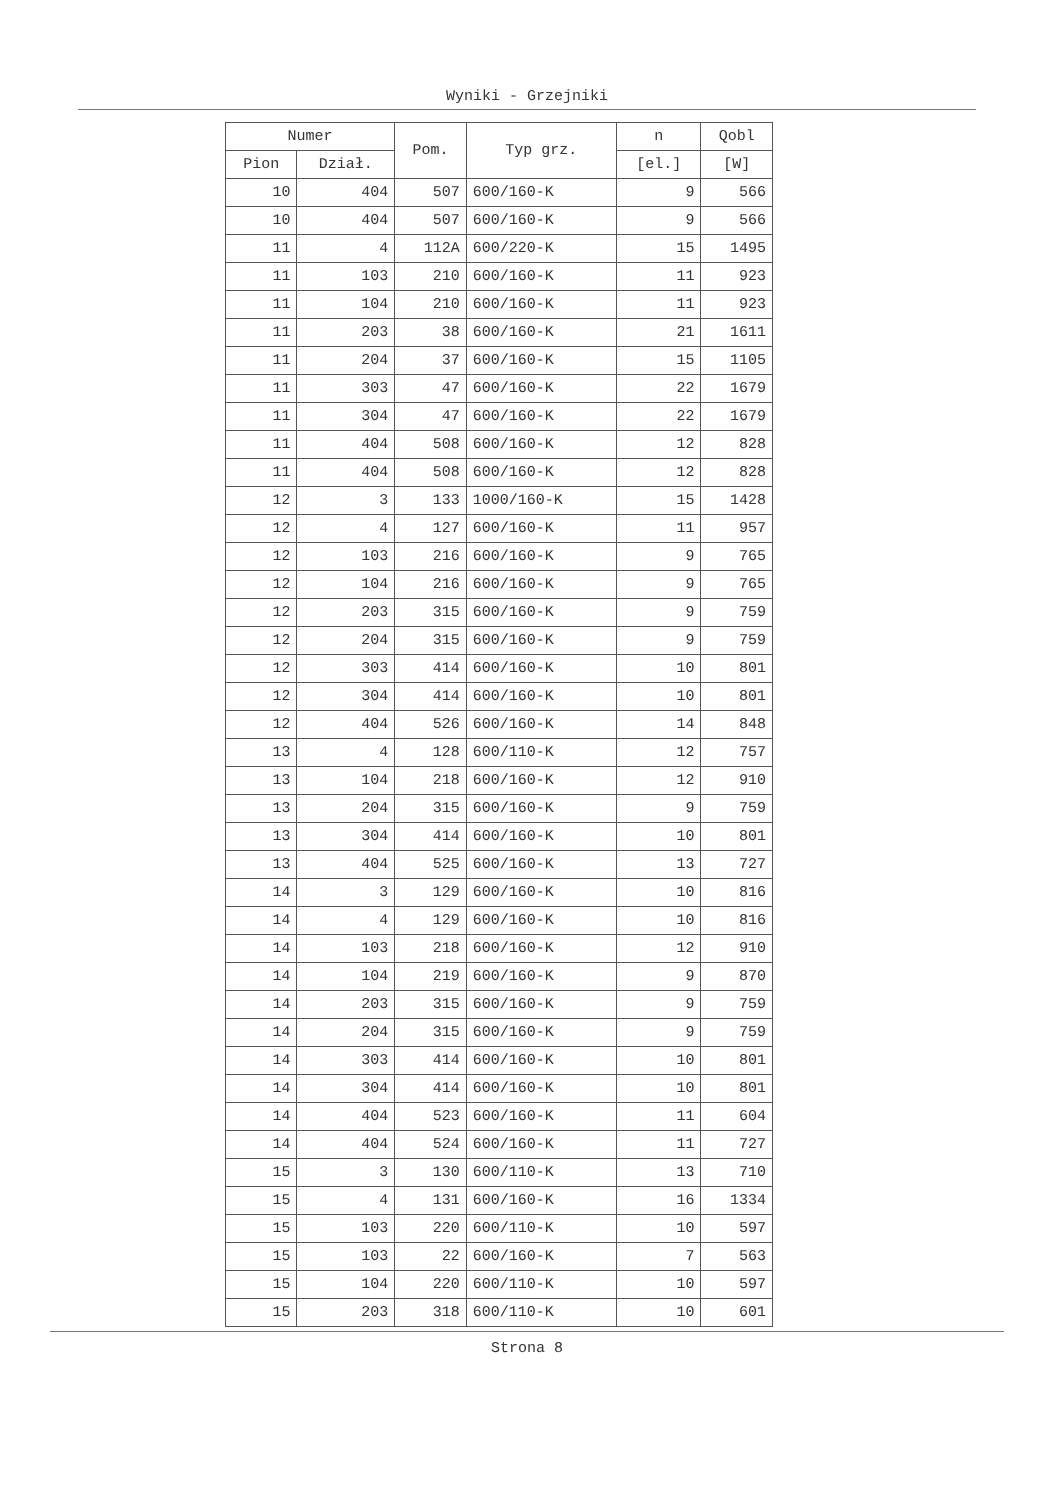Wyniki - Grzejniki
| Numer | | Pom. | Typ grz. | n | Qobl |
| --- | --- | --- | --- | --- | --- |
| Pion | Dział. | | | [el.] | [W] |
| 10 | 404 | 507 | 600/160-K | 9 | 566 |
| 10 | 404 | 507 | 600/160-K | 9 | 566 |
| 11 | 4 | 112A | 600/220-K | 15 | 1495 |
| 11 | 103 | 210 | 600/160-K | 11 | 923 |
| 11 | 104 | 210 | 600/160-K | 11 | 923 |
| 11 | 203 | 38 | 600/160-K | 21 | 1611 |
| 11 | 204 | 37 | 600/160-K | 15 | 1105 |
| 11 | 303 | 47 | 600/160-K | 22 | 1679 |
| 11 | 304 | 47 | 600/160-K | 22 | 1679 |
| 11 | 404 | 508 | 600/160-K | 12 | 828 |
| 11 | 404 | 508 | 600/160-K | 12 | 828 |
| 12 | 3 | 133 | 1000/160-K | 15 | 1428 |
| 12 | 4 | 127 | 600/160-K | 11 | 957 |
| 12 | 103 | 216 | 600/160-K | 9 | 765 |
| 12 | 104 | 216 | 600/160-K | 9 | 765 |
| 12 | 203 | 315 | 600/160-K | 9 | 759 |
| 12 | 204 | 315 | 600/160-K | 9 | 759 |
| 12 | 303 | 414 | 600/160-K | 10 | 801 |
| 12 | 304 | 414 | 600/160-K | 10 | 801 |
| 12 | 404 | 526 | 600/160-K | 14 | 848 |
| 13 | 4 | 128 | 600/110-K | 12 | 757 |
| 13 | 104 | 218 | 600/160-K | 12 | 910 |
| 13 | 204 | 315 | 600/160-K | 9 | 759 |
| 13 | 304 | 414 | 600/160-K | 10 | 801 |
| 13 | 404 | 525 | 600/160-K | 13 | 727 |
| 14 | 3 | 129 | 600/160-K | 10 | 816 |
| 14 | 4 | 129 | 600/160-K | 10 | 816 |
| 14 | 103 | 218 | 600/160-K | 12 | 910 |
| 14 | 104 | 219 | 600/160-K | 9 | 870 |
| 14 | 203 | 315 | 600/160-K | 9 | 759 |
| 14 | 204 | 315 | 600/160-K | 9 | 759 |
| 14 | 303 | 414 | 600/160-K | 10 | 801 |
| 14 | 304 | 414 | 600/160-K | 10 | 801 |
| 14 | 404 | 523 | 600/160-K | 11 | 604 |
| 14 | 404 | 524 | 600/160-K | 11 | 727 |
| 15 | 3 | 130 | 600/110-K | 13 | 710 |
| 15 | 4 | 131 | 600/160-K | 16 | 1334 |
| 15 | 103 | 220 | 600/110-K | 10 | 597 |
| 15 | 103 | 22 | 600/160-K | 7 | 563 |
| 15 | 104 | 220 | 600/110-K | 10 | 597 |
| 15 | 203 | 318 | 600/110-K | 10 | 601 |
Strona 8